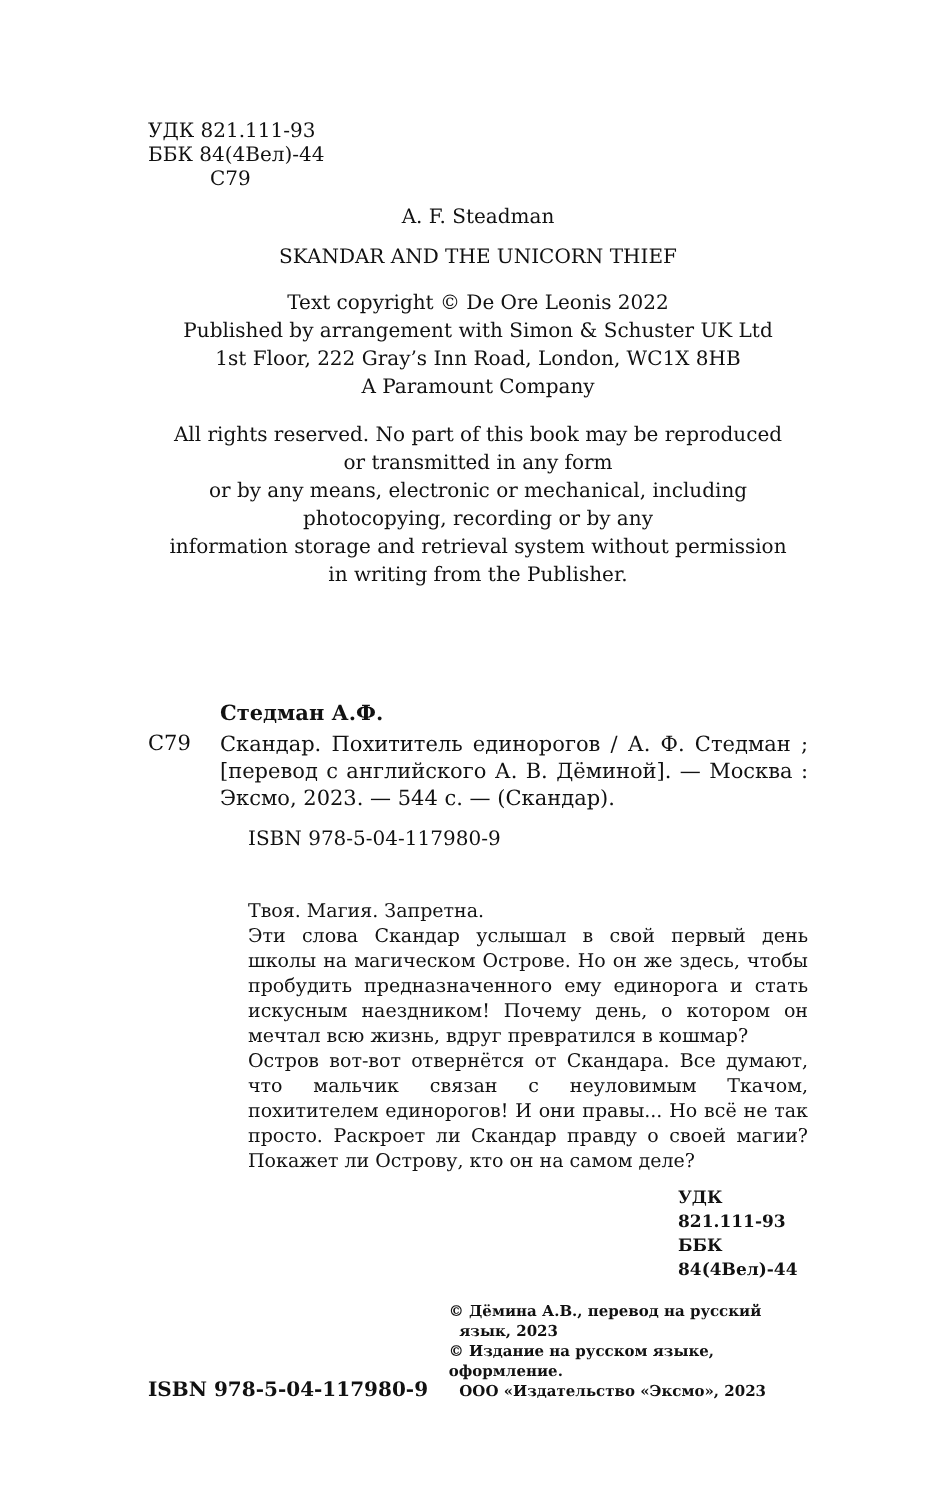УДК 821.111-93
ББК 84(4Вел)-44
С79
A. F. Steadman
SKANDAR AND THE UNICORN THIEF
Text copyright © De Ore Leonis 2022
Published by arrangement with Simon & Schuster UK Ltd
1st Floor, 222 Gray’s Inn Road, London, WC1X 8HB
A Paramount Company
All rights reserved. No part of this book may be reproduced
or transmitted in any form
or by any means, electronic or mechanical, including
photocopying, recording or by any
information storage and retrieval system without permission
in writing from the Publisher.
Стедман А.Ф.
С79
Скандар. Похититель единорогов / А. Ф. Стедман ; [перевод с английского А. В. Дёминой]. — Москва : Эксмо, 2023. — 544 с. — (Скандар).
ISBN 978-5-04-117980-9
Твоя. Магия. Запретна.
Эти слова Скандар услышал в свой первый день школы на магическом Острове. Но он же здесь, чтобы пробудить предназначенного ему единорога и стать искусным наездником! Почему день, о котором он мечтал всю жизнь, вдруг превратился в кошмар?
Остров вот-вот отвернётся от Скандара. Все думают, что мальчик связан с неуловимым Ткачом, похитителем единорогов! И они правы... Но всё не так просто. Раскроет ли Скандар правду о своей магии? Покажет ли Острову, кто он на самом деле?
УДК 821.111-93
ББК 84(4Вел)-44
ISBN 978-5-04-117980-9
© Дёмина А.В., перевод на русский
язык, 2023
© Издание на русском языке, оформление.
ООО «Издательство «Эксмо», 2023